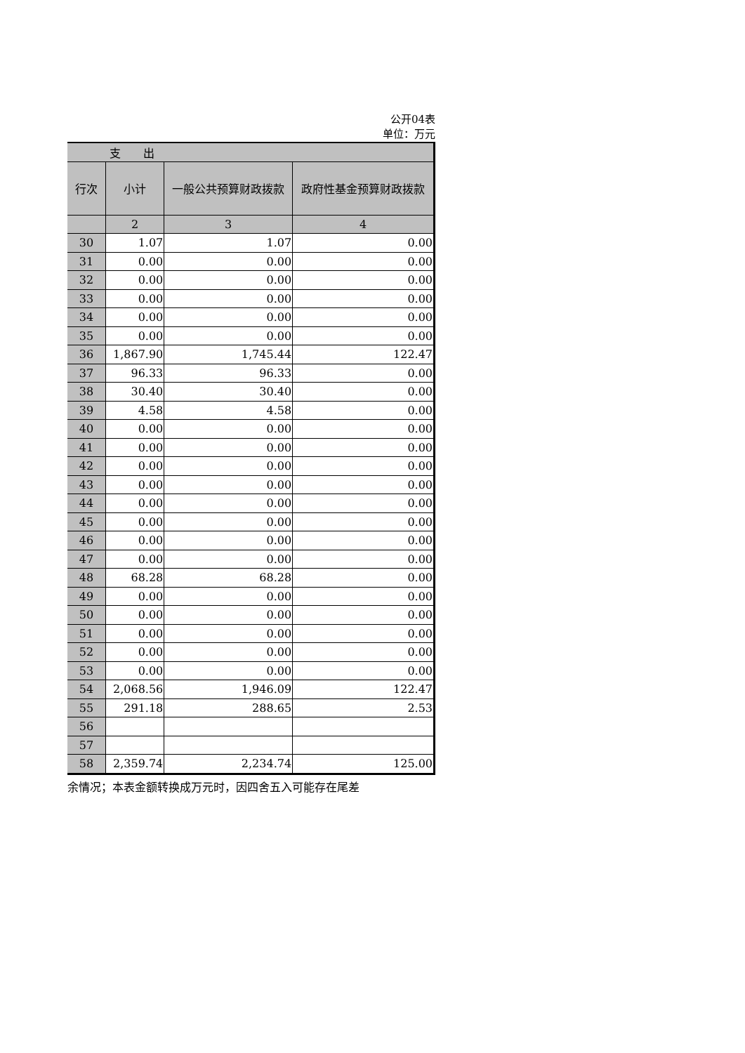公开04表
单位：万元
| 支 出 | | | |
| --- | --- | --- | --- |
| 行次 | 小计 | 一般公共预算财政拨款 | 政府性基金预算财政拨款 |
| | 2 | 3 | 4 |
| 30 | 1.07 | 1.07 | 0.00 |
| 31 | 0.00 | 0.00 | 0.00 |
| 32 | 0.00 | 0.00 | 0.00 |
| 33 | 0.00 | 0.00 | 0.00 |
| 34 | 0.00 | 0.00 | 0.00 |
| 35 | 0.00 | 0.00 | 0.00 |
| 36 | 1,867.90 | 1,745.44 | 122.47 |
| 37 | 96.33 | 96.33 | 0.00 |
| 38 | 30.40 | 30.40 | 0.00 |
| 39 | 4.58 | 4.58 | 0.00 |
| 40 | 0.00 | 0.00 | 0.00 |
| 41 | 0.00 | 0.00 | 0.00 |
| 42 | 0.00 | 0.00 | 0.00 |
| 43 | 0.00 | 0.00 | 0.00 |
| 44 | 0.00 | 0.00 | 0.00 |
| 45 | 0.00 | 0.00 | 0.00 |
| 46 | 0.00 | 0.00 | 0.00 |
| 47 | 0.00 | 0.00 | 0.00 |
| 48 | 68.28 | 68.28 | 0.00 |
| 49 | 0.00 | 0.00 | 0.00 |
| 50 | 0.00 | 0.00 | 0.00 |
| 51 | 0.00 | 0.00 | 0.00 |
| 52 | 0.00 | 0.00 | 0.00 |
| 53 | 0.00 | 0.00 | 0.00 |
| 54 | 2,068.56 | 1,946.09 | 122.47 |
| 55 | 291.18 | 288.65 | 2.53 |
| 56 | | | |
| 57 | | | |
| 58 | 2,359.74 | 2,234.74 | 125.00 |
余情况；本表金额转换成万元时，因四舍五入可能存在尾差